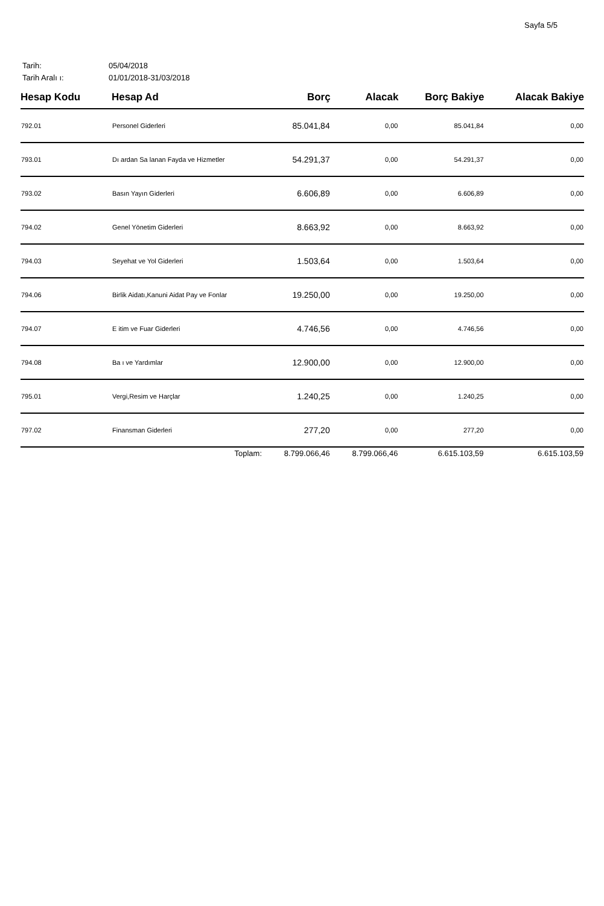Sayfa 5/5
Tarih: 05/04/2018
Tarih Aralı ı: 01/01/2018-31/03/2018
| Hesap Kodu | Hesap Ad | Borç | Alacak | Borç Bakiye | Alacak Bakiye |
| --- | --- | --- | --- | --- | --- |
| 792.01 | Personel Giderleri | 85.041,84 | 0,00 | 85.041,84 | 0,00 |
| 793.01 | Dı ardan Sa lanan Fayda ve Hizmetler | 54.291,37 | 0,00 | 54.291,37 | 0,00 |
| 793.02 | Basın Yayın Giderleri | 6.606,89 | 0,00 | 6.606,89 | 0,00 |
| 794.02 | Genel Yönetim Giderleri | 8.663,92 | 0,00 | 8.663,92 | 0,00 |
| 794.03 | Seyehat ve Yol Giderleri | 1.503,64 | 0,00 | 1.503,64 | 0,00 |
| 794.06 | Birlik Aidatı,Kanuni Aidat Pay ve Fonlar | 19.250,00 | 0,00 | 19.250,00 | 0,00 |
| 794.07 | E itim ve Fuar Giderleri | 4.746,56 | 0,00 | 4.746,56 | 0,00 |
| 794.08 | Ba ı ve Yardımlar | 12.900,00 | 0,00 | 12.900,00 | 0,00 |
| 795.01 | Vergi,Resim ve Harçlar | 1.240,25 | 0,00 | 1.240,25 | 0,00 |
| 797.02 | Finansman Giderleri | 277,20 | 0,00 | 277,20 | 0,00 |
| | Toplam: | 8.799.066,46 | 8.799.066,46 | 6.615.103,59 | 6.615.103,59 |